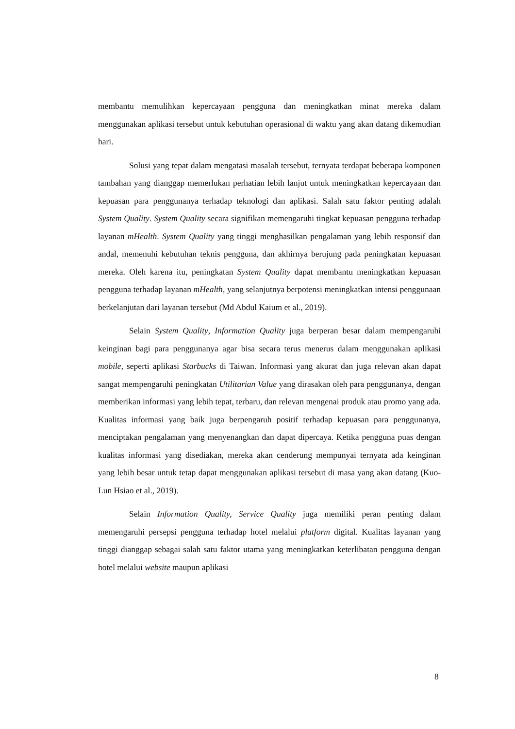membantu memulihkan kepercayaan pengguna dan meningkatkan minat mereka dalam menggunakan aplikasi tersebut untuk kebutuhan operasional di waktu yang akan datang dikemudian hari.
Solusi yang tepat dalam mengatasi masalah tersebut, ternyata terdapat beberapa komponen tambahan yang dianggap memerlukan perhatian lebih lanjut untuk meningkatkan kepercayaan dan kepuasan para penggunanya terhadap teknologi dan aplikasi. Salah satu faktor penting adalah System Quality. System Quality secara signifikan memengaruhi tingkat kepuasan pengguna terhadap layanan mHealth. System Quality yang tinggi menghasilkan pengalaman yang lebih responsif dan andal, memenuhi kebutuhan teknis pengguna, dan akhirnya berujung pada peningkatan kepuasan mereka. Oleh karena itu, peningkatan System Quality dapat membantu meningkatkan kepuasan pengguna terhadap layanan mHealth, yang selanjutnya berpotensi meningkatkan intensi penggunaan berkelanjutan dari layanan tersebut (Md Abdul Kaium et al., 2019).
Selain System Quality, Information Quality juga berperan besar dalam mempengaruhi keinginan bagi para penggunanya agar bisa secara terus menerus dalam menggunakan aplikasi mobile, seperti aplikasi Starbucks di Taiwan. Informasi yang akurat dan juga relevan akan dapat sangat mempengaruhi peningkatan Utilitarian Value yang dirasakan oleh para penggunanya, dengan memberikan informasi yang lebih tepat, terbaru, dan relevan mengenai produk atau promo yang ada. Kualitas informasi yang baik juga berpengaruh positif terhadap kepuasan para penggunanya, menciptakan pengalaman yang menyenangkan dan dapat dipercaya. Ketika pengguna puas dengan kualitas informasi yang disediakan, mereka akan cenderung mempunyai ternyata ada keinginan yang lebih besar untuk tetap dapat menggunakan aplikasi tersebut di masa yang akan datang (Kuo-Lun Hsiao et al., 2019).
Selain Information Quality, Service Quality juga memiliki peran penting dalam memengaruhi persepsi pengguna terhadap hotel melalui platform digital. Kualitas layanan yang tinggi dianggap sebagai salah satu faktor utama yang meningkatkan keterlibatan pengguna dengan hotel melalui website maupun aplikasi
8